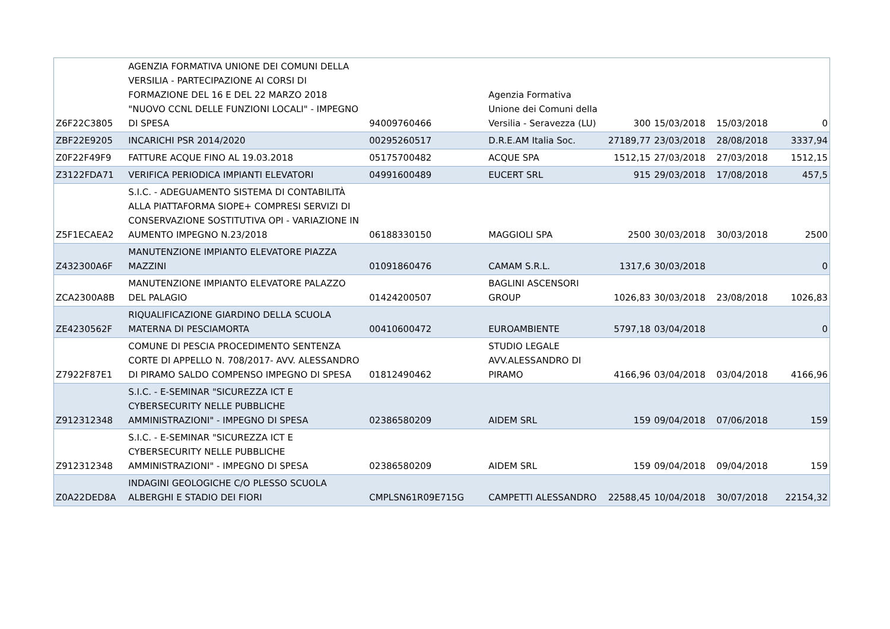| Z6F22C3805 | AGENZIA FORMATIVA UNIONE DEI COMUNI DELLA VERSILIA - PARTECIPAZIONE AI CORSI DI FORMAZIONE DEL 16 E DEL 22 MARZO 2018 "NUOVO CCNL DELLE FUNZIONI LOCALI" - IMPEGNO DI SPESA | 94009760466 | Agenzia Formativa Unione dei Comuni della Versilia - Seravezza (LU) | 300 | 15/03/2018 | 15/03/2018 | 0 |
| ZBF22E9205 | INCARICHI PSR 2014/2020 | 00295260517 | D.R.E.AM Italia Soc. | 27189,77 | 23/03/2018 | 28/08/2018 | 3337,94 |
| Z0F22F49F9 | FATTURE ACQUE FINO AL 19.03.2018 | 05175700482 | ACQUE SPA | 1512,15 | 27/03/2018 | 27/03/2018 | 1512,15 |
| Z3122FDA71 | VERIFICA PERIODICA IMPIANTI ELEVATORI | 04991600489 | EUCERT SRL | 915 | 29/03/2018 | 17/08/2018 | 457,5 |
| Z5F1ECAEA2 | S.I.C. - ADEGUAMENTO SISTEMA DI CONTABILITÀ ALLA PIATTAFORMA SIOPE+ COMPRESI SERVIZI DI CONSERVAZIONE SOSTITUTIVA OPI - VARIAZIONE IN AUMENTO IMPEGNO N.23/2018 | 06188330150 | MAGGIOLI SPA | 2500 | 30/03/2018 | 30/03/2018 | 2500 |
| Z432300A6F | MANUTENZIONE IMPIANTO ELEVATORE PIAZZA MAZZINI | 01091860476 | CAMAM S.R.L. | 1317,6 | 30/03/2018 | | 0 |
| ZCA2300A8B | MANUTENZIONE IMPIANTO ELEVATORE PALAZZO DEL PALAGIO | 01424200507 | BAGLINI ASCENSORI GROUP | 1026,83 | 30/03/2018 | 23/08/2018 | 1026,83 |
| ZE4230562F | RIQUALIFICAZIONE GIARDINO DELLA SCUOLA MATERNA DI PESCIAMORTA | 00410600472 | EUROAMBIENTE | 5797,18 | 03/04/2018 | | 0 |
| Z7922F87E1 | COMUNE DI PESCIA PROCEDIMENTO SENTENZA CORTE DI APPELLO N. 708/2017- AVV. ALESSANDRO DI PIRAMO SALDO COMPENSO IMPEGNO DI SPESA | 01812490462 | STUDIO LEGALE AVV.ALESSANDRO DI PIRAMO | 4166,96 | 03/04/2018 | 03/04/2018 | 4166,96 |
| Z912312348 | S.I.C. - E-SEMINAR "SICUREZZA ICT E CYBERSECURITY NELLE PUBBLICHE AMMINISTRAZIONI" - IMPEGNO DI SPESA | 02386580209 | AIDEM SRL | 159 | 09/04/2018 | 07/06/2018 | 159 |
| Z912312348 | S.I.C. - E-SEMINAR "SICUREZZA ICT E CYBERSECURITY NELLE PUBBLICHE AMMINISTRAZIONI" - IMPEGNO DI SPESA | 02386580209 | AIDEM SRL | 159 | 09/04/2018 | 09/04/2018 | 159 |
| Z0A22DED8A | INDAGINI GEOLOGICHE C/O PLESSO SCUOLA ALBERGHI E STADIO DEI FIORI | CMPLSN61R09E715G | CAMPETTI ALESSANDRO | 22588,45 | 10/04/2018 | 30/07/2018 | 22154,32 |